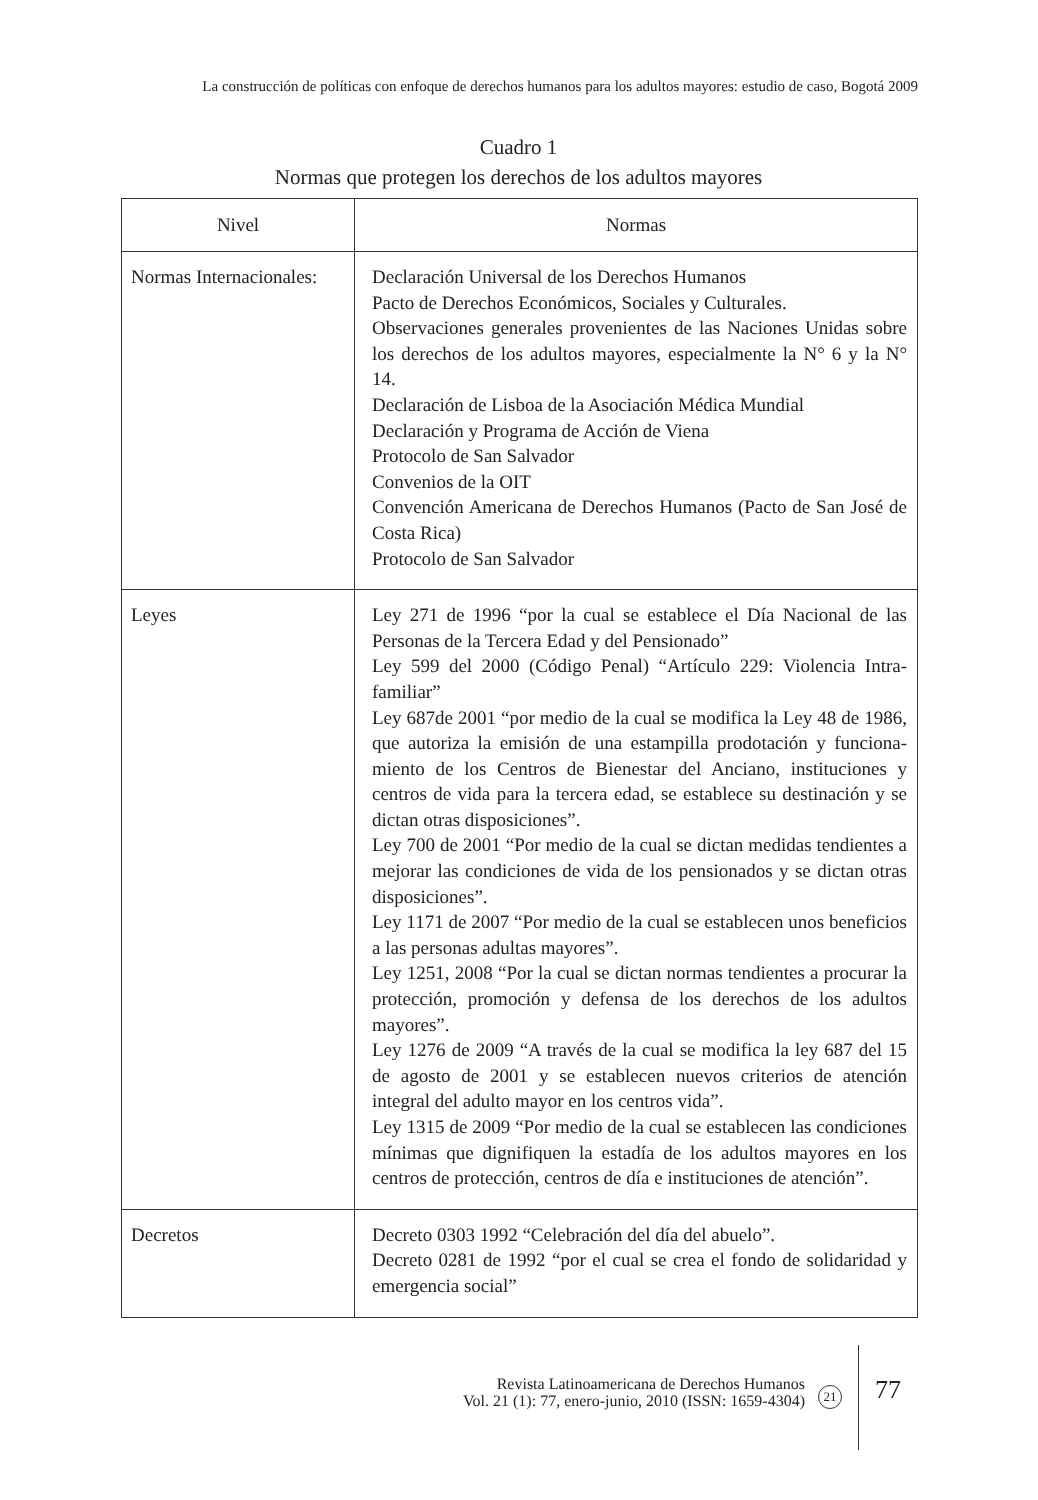La construcción de políticas con enfoque de derechos humanos para los adultos mayores: estudio de caso, Bogotá 2009
Cuadro 1
Normas que protegen los derechos de los adultos mayores
| Nivel | Normas |
| --- | --- |
| Normas Internacionales: | Declaración Universal de los Derechos Humanos Pacto de Derechos Económicos, Sociales y Culturales. Observaciones generales provenientes de las Naciones Unidas sobre los derechos de los adultos mayores, especialmente la N° 6 y la N° 14. Declaración de Lisboa de la Asociación Médica Mundial Declaración y Programa de Acción de Viena Protocolo de San Salvador Convenios de la OIT Convención Americana de Derechos Humanos (Pacto de San José de Costa Rica) Protocolo de San Salvador |
| Leyes | Ley 271 de 1996 “por la cual se establece el Día Nacional de las Personas de la Tercera Edad y del Pensionado” Ley 599 del 2000 (Código Penal) “Artículo 229: Violencia Intra-familiar” Ley 687de 2001 “por medio de la cual se modifica la Ley 48 de 1986, que autoriza la emisión de una estampilla prodotación y funciona-miento de los Centros de Bienestar del Anciano, instituciones y centros de vida para la tercera edad, se establece su destinación y se dictan otras disposiciones”. Ley 700 de 2001 “Por medio de la cual se dictan medidas tendientes a mejorar las condiciones de vida de los pensionados y se dictan otras disposiciones”. Ley 1171 de 2007 “Por medio de la cual se establecen unos beneficios a las personas adultas mayores”. Ley 1251, 2008 “Por la cual se dictan normas tendientes a procurar la protección, promoción y defensa de los derechos de los adultos mayores”. Ley 1276 de 2009 “A través de la cual se modifica la ley 687 del 15 de agosto de 2001 y se establecen nuevos criterios de atención integral del adulto mayor en los centros vida”. Ley 1315 de 2009 “Por medio de la cual se establecen las condiciones mínimas que dignifiquen la estadía de los adultos mayores en los centros de protección, centros de día e instituciones de atención”. |
| Decretos | Decreto 0303 1992 “Celebración del día del abuelo”. Decreto 0281 de 1992 “por el cual se crea el fondo de solidaridad y emergencia social” |
Revista Latinoamericana de Derechos Humanos
Vol. 21 (1): 77, enero-junio, 2010 (ISSN: 1659-4304)
21 77